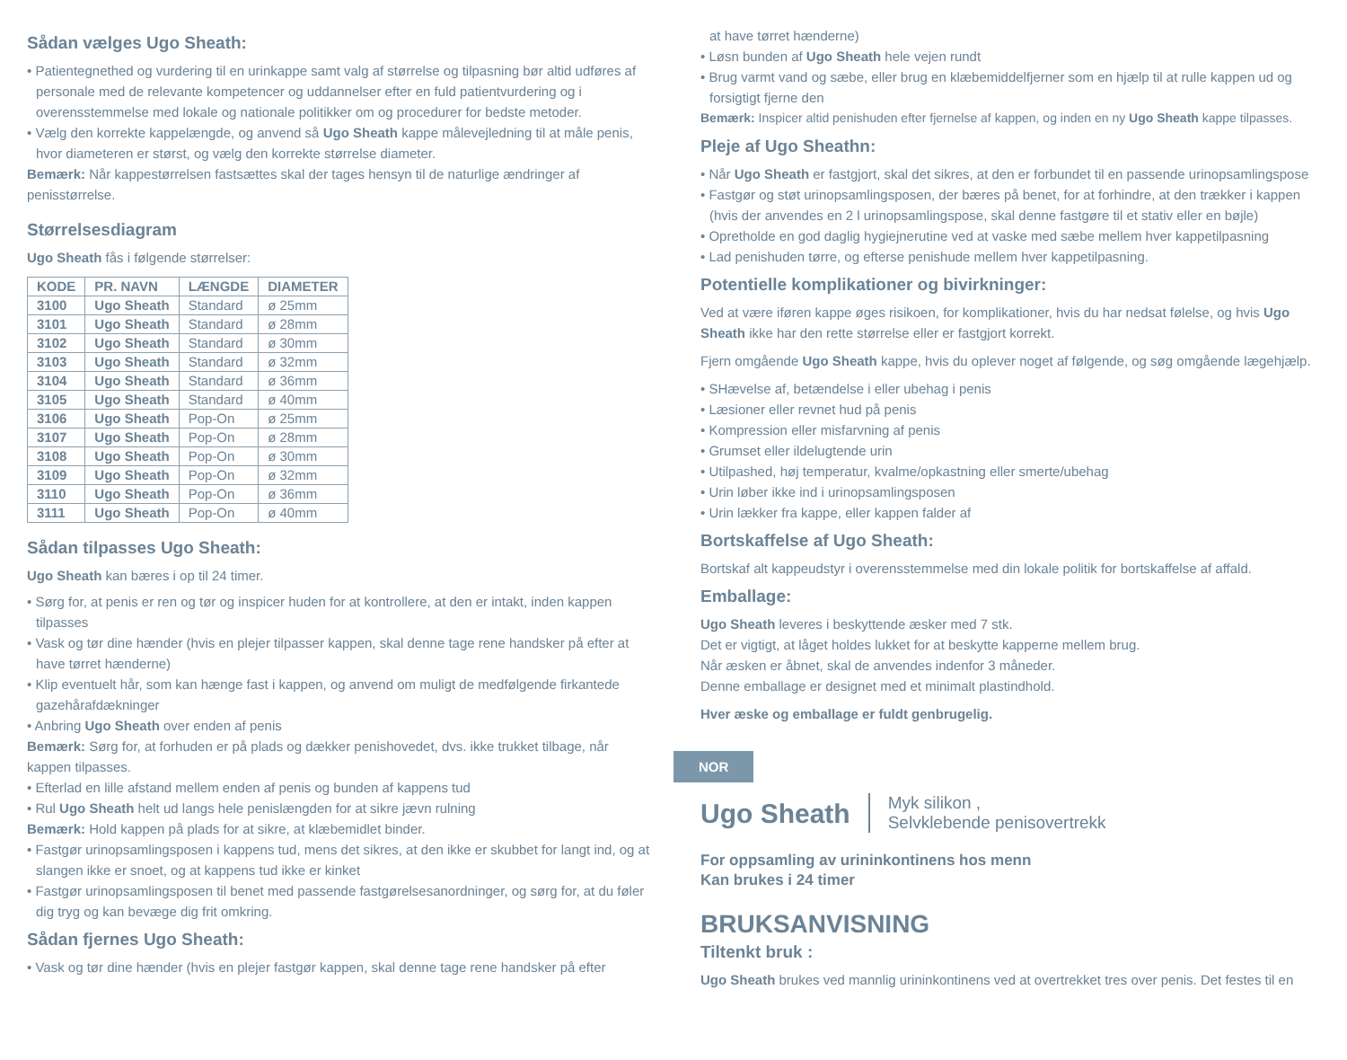Sådan vælges Ugo Sheath:
• Patientegnethed og vurdering til en urinkappe samt valg af størrelse og tilpasning bør altid udføres af personale med de relevante kompetencer og uddannelser efter en fuld patientvurdering og i overensstemmelse med lokale og nationale politikker om og procedurer for bedste metoder.
• Vælg den korrekte kappelængde, og anvend så Ugo Sheath kappe målevejledning til at måle penis, hvor diameteren er størst, og vælg den korrekte størrelse diameter.
Bemærk: Når kappestørrelsen fastsættes skal der tages hensyn til de naturlige ændringer af penisstørrelse.
Størrelsesdiagram
Ugo Sheath fås i følgende størrelser:
| KODE | PR. NAVN | LÆNGDE | DIAMETER |
| --- | --- | --- | --- |
| 3100 | Ugo Sheath | Standard | ø 25mm |
| 3101 | Ugo Sheath | Standard | ø 28mm |
| 3102 | Ugo Sheath | Standard | ø 30mm |
| 3103 | Ugo Sheath | Standard | ø 32mm |
| 3104 | Ugo Sheath | Standard | ø 36mm |
| 3105 | Ugo Sheath | Standard | ø 40mm |
| 3106 | Ugo Sheath | Pop-On | ø 25mm |
| 3107 | Ugo Sheath | Pop-On | ø 28mm |
| 3108 | Ugo Sheath | Pop-On | ø 30mm |
| 3109 | Ugo Sheath | Pop-On | ø 32mm |
| 3110 | Ugo Sheath | Pop-On | ø 36mm |
| 3111 | Ugo Sheath | Pop-On | ø 40mm |
Sådan tilpasses Ugo Sheath:
Ugo Sheath kan bæres i op til 24 timer.
• Sørg for, at penis er ren og tør og inspicer huden for at kontrollere, at den er intakt, inden kappen tilpasses
• Vask og tør dine hænder (hvis en plejer tilpasser kappen, skal denne tage rene handsker på efter at have tørret hænderne)
• Klip eventuelt hår, som kan hænge fast i kappen, og anvend om muligt de medfølgende firkantede gazehårafdækninger
• Anbring Ugo Sheath over enden af penis
Bemærk: Sørg for, at forhuden er på plads og dækker penishovedet, dvs. ikke trukket tilbage, når kappen tilpasses.
• Efterlad en lille afstand mellem enden af penis og bunden af kappens tud
• Rul Ugo Sheath helt ud langs hele penislængden for at sikre jævn rulning
Bemærk: Hold kappen på plads for at sikre, at klæbemidlet binder.
• Fastgør urinopsamlingsposen i kappens tud, mens det sikres, at den ikke er skubbet for langt ind, og at slangen ikke er snoet, og at kappens tud ikke er kinket
• Fastgør urinopsamlingsposen til benet med passende fastgørelsesanordninger, og sørg for, at du føler dig tryg og kan bevæge dig frit omkring.
Sådan fjernes Ugo Sheath:
• Vask og tør dine hænder (hvis en plejer fastgør kappen, skal denne tage rene handsker på efter
at have tørret hænderne)
• Løsn bunden af Ugo Sheath hele vejen rundt
• Brug varmt vand og sæbe, eller brug en klæbemiddelfjerner som en hjælp til at rulle kappen ud og forsigtigt fjerne den
Bemærk: Inspicer altid penishuden efter fjernelse af kappen, og inden en ny Ugo Sheath kappe tilpasses.
Pleje af Ugo Sheathn:
• Når Ugo Sheath er fastgjort, skal det sikres, at den er forbundet til en passende urinopsamlingspose
• Fastgør og støt urinopsamlingsposen, der bæres på benet, for at forhindre, at den trækker i kappen (hvis der anvendes en 2 l urinopsamlingspose, skal denne fastgøre til et stativ eller en bøjle)
• Opretholde en god daglig hygiejnerutine ved at vaske med sæbe mellem hver kappetilpasning
• Lad penishuden tørre, og efterse penishude mellem hver kappetilpasning.
Potentielle komplikationer og bivirkninger:
Ved at være iføren kappe øges risikoen, for komplikationer, hvis du har nedsat følelse, og hvis Ugo Sheath ikke har den rette størrelse eller er fastgjort korrekt.
Fjern omgående Ugo Sheath kappe, hvis du oplever noget af følgende, og søg omgående lægehjælp.
• SHævelse af, betændelse i eller ubehag i penis
• Læsioner eller revnet hud på penis
• Kompression eller misfarvning af penis
• Grumset eller ildelugtende urin
• Utilpashed, høj temperatur, kvalme/opkastning eller smerte/ubehag
• Urin løber ikke ind i urinopsamlingsposen
• Urin lækker fra kappe, eller kappen falder af
Bortskaffelse af Ugo Sheath:
Bortskaf alt kappeudstyr i overensstemmelse med din lokale politik for bortskaffelse af affald.
Emballage:
Ugo Sheath leveres i beskyttende æsker med 7 stk.
Det er vigtigt, at låget holdes lukket for at beskytte kapperne mellem brug.
Når æsken er åbnet, skal de anvendes indenfor 3 måneder.
Denne emballage er designet med et minimalt plastindhold.
Hver æske og emballage er fuldt genbrugelig.
NOR
Ugo Sheath Myk silikon ,
Selvklebende penisovertrekk
For oppsamling av urininkontinens hos menn
Kan brukes i 24 timer
BRUKSANVISNING
Tiltenkt bruk :
Ugo Sheath brukes ved mannlig urininkontinens ved at overtrekket tres over penis. Det festes til en